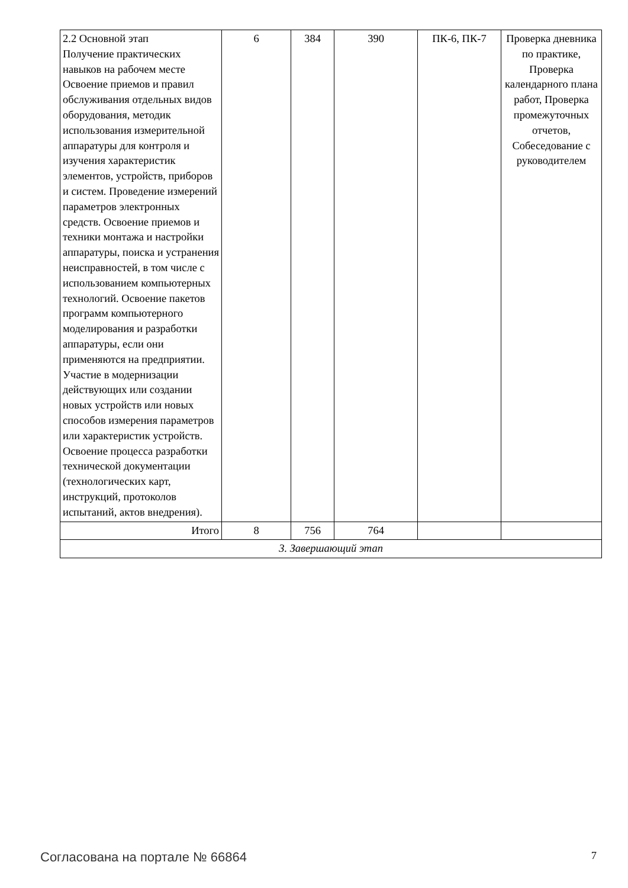| 2.2 Основной этап Получение практических навыков на рабочем месте Освоение приемов и правил обслуживания отдельных видов оборудования, методик использования измерительной аппаратуры для контроля и изучения характеристик элементов, устройств, приборов и систем. Проведение измерений параметров электронных средств. Освоение приемов и техники монтажа и настройки аппаратуры, поиска и устранения неисправностей, в том числе с использованием компьютерных технологий. Освоение пакетов программ компьютерного моделирования и разработки аппаратуры, если они применяются на предприятии. Участие в модернизации действующих или создании новых устройств или новых способов измерения параметров или характеристик устройств. Освоение процесса разработки технической документации (технологических карт, инструкций, протоколов испытаний, актов внедрения). | 6 | 384 | 390 | ПК-6, ПК-7 | Проверка дневника по практике, Проверка календарного плана работ, Проверка промежуточных отчетов, Собеседование с руководителем |
| Итого | 8 | 756 | 764 | | |
| 3. Завершающий этап | | | | | |
Согласована на портале № 66864 7